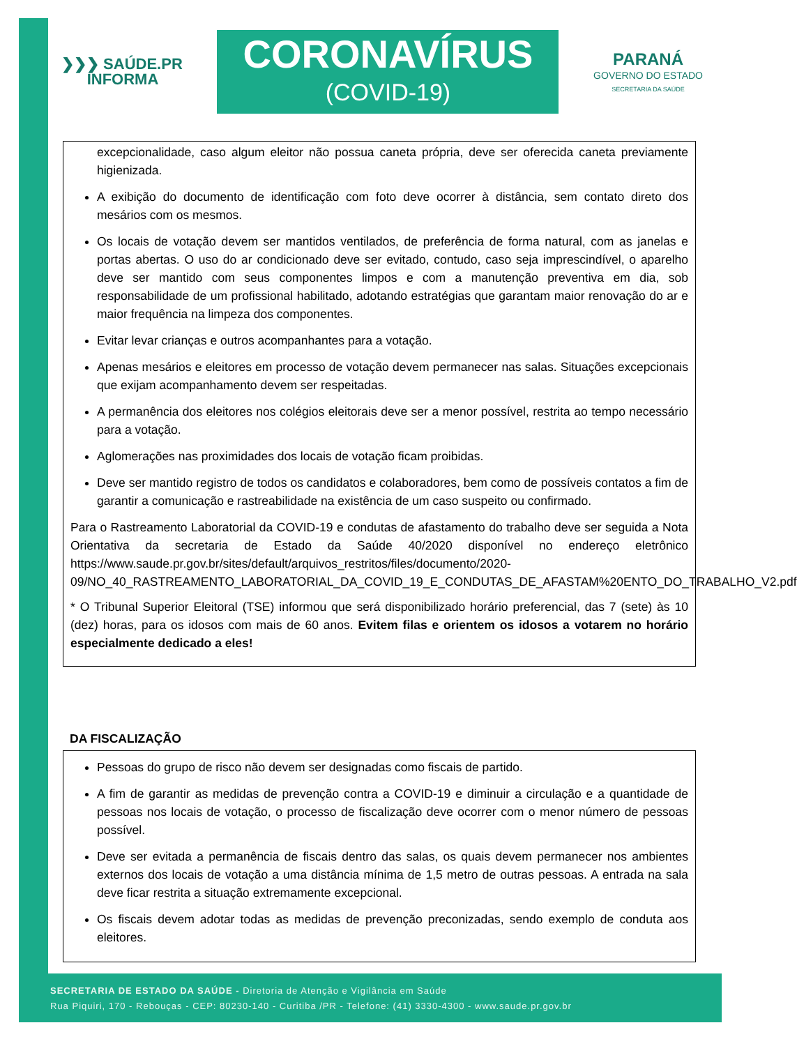❯❯❯ SAÚDE.PR
INFORMA
CORONAVÍRUS
(COVID-19)
PARANÁ
GOVERNO DO ESTADO
SECRETARIA DA SAÚDE
excepcionalidade, caso algum eleitor não possua caneta própria, deve ser oferecida caneta previamente higienizada.
A exibição do documento de identificação com foto deve ocorrer à distância, sem contato direto dos mesários com os mesmos.
Os locais de votação devem ser mantidos ventilados, de preferência de forma natural, com as janelas e portas abertas. O uso do ar condicionado deve ser evitado, contudo, caso seja imprescindível, o aparelho deve ser mantido com seus componentes limpos e com a manutenção preventiva em dia, sob responsabilidade de um profissional habilitado, adotando estratégias que garantam maior renovação do ar e maior frequência na limpeza dos componentes.
Evitar levar crianças e outros acompanhantes para a votação.
Apenas mesários e eleitores em processo de votação devem permanecer nas salas. Situações excepcionais que exijam acompanhamento devem ser respeitadas.
A permanência dos eleitores nos colégios eleitorais deve ser a menor possível, restrita ao tempo necessário para a votação.
Aglomerações nas proximidades dos locais de votação ficam proibidas.
Deve ser mantido registro de todos os candidatos e colaboradores, bem como de possíveis contatos a fim de garantir a comunicação e rastreabilidade na existência de um caso suspeito ou confirmado.
Para o Rastreamento Laboratorial da COVID-19 e condutas de afastamento do trabalho deve ser seguida a Nota Orientativa da secretaria de Estado da Saúde 40/2020 disponível no endereço eletrônico https://www.saude.pr.gov.br/sites/default/arquivos_restritos/files/documento/2020-09/NO_40_RASTREAMENTO_LABORATORIAL_DA_COVID_19_E_CONDUTAS_DE_AFASTAM%20ENTO_DO_TRABALHO_V2.pdf
* O Tribunal Superior Eleitoral (TSE) informou que será disponibilizado horário preferencial, das 7 (sete) às 10 (dez) horas, para os idosos com mais de 60 anos. Evitem filas e orientem os idosos a votarem no horário especialmente dedicado a eles!
DA FISCALIZAÇÃO
Pessoas do grupo de risco não devem ser designadas como fiscais de partido.
A fim de garantir as medidas de prevenção contra a COVID-19 e diminuir a circulação e a quantidade de pessoas nos locais de votação, o processo de fiscalização deve ocorrer com o menor número de pessoas possível.
Deve ser evitada a permanência de fiscais dentro das salas, os quais devem permanecer nos ambientes externos dos locais de votação a uma distância mínima de 1,5 metro de outras pessoas. A entrada na sala deve ficar restrita a situação extremamente excepcional.
Os fiscais devem adotar todas as medidas de prevenção preconizadas, sendo exemplo de conduta aos eleitores.
SECRETARIA DE ESTADO DA SAÚDE - Diretoria de Atenção e Vigilância em Saúde
Rua Piquiri, 170 - Rebouças - CEP: 80230-140 - Curitiba /PR - Telefone: (41) 3330-4300 - www.saude.pr.gov.br